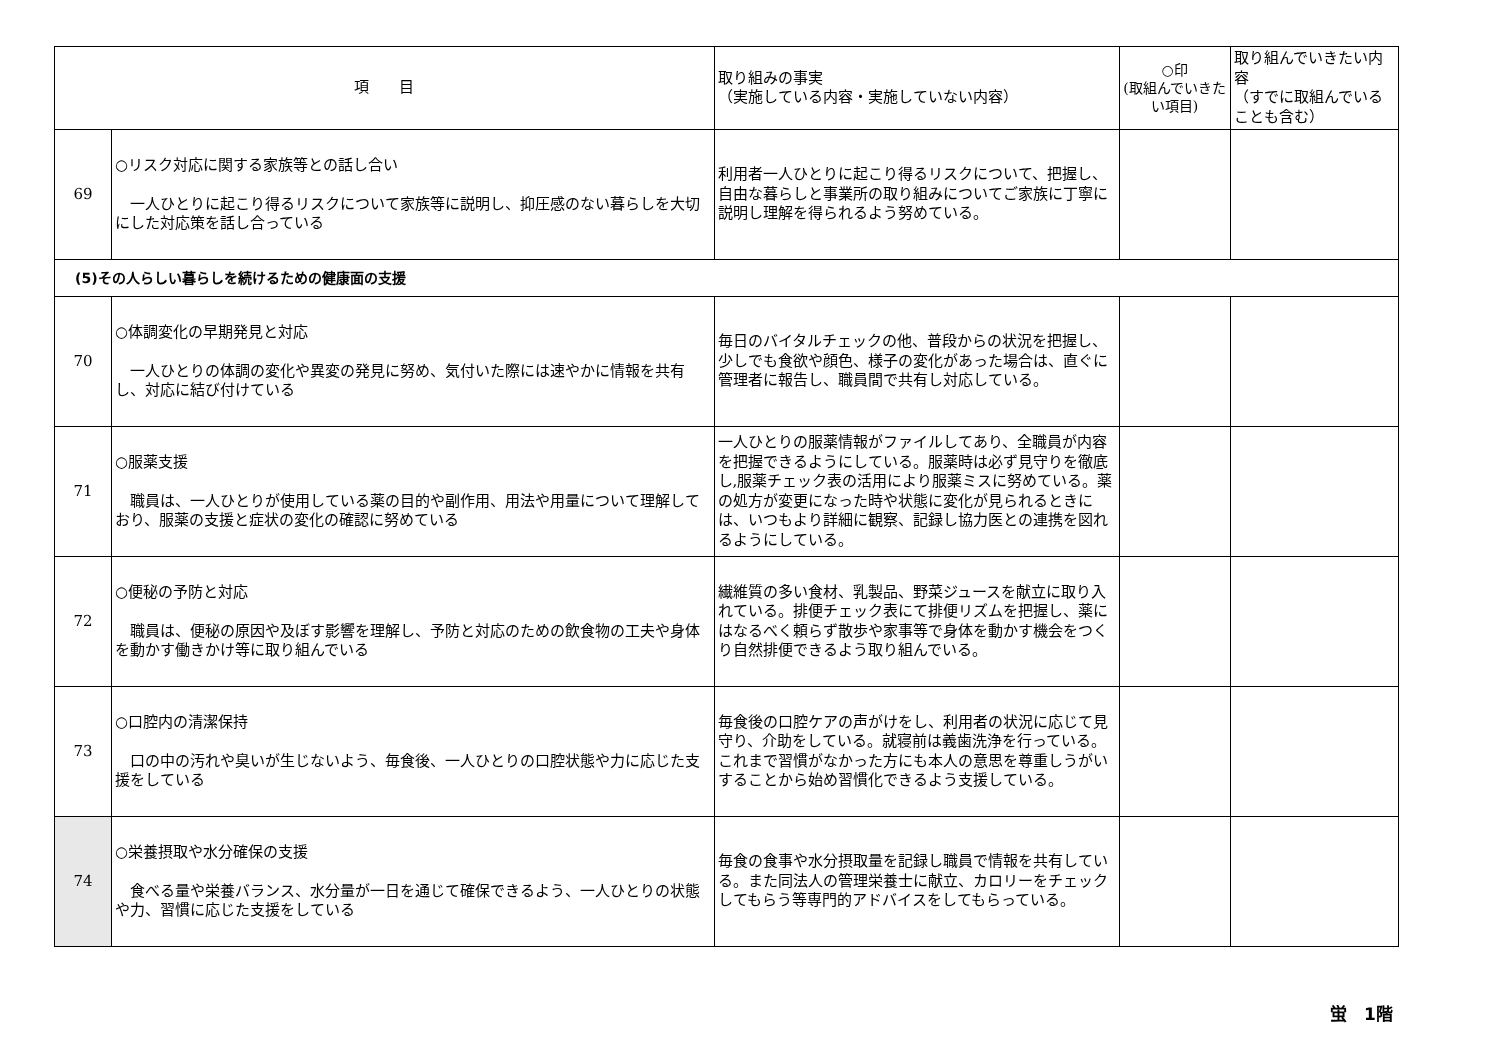| 項 目 | | 取り組みの事実 （実施している内容・実施していない内容） | ○印 (取組んでいきたい項目) | 取り組んでいきたい内容 （すでに取組んでいることも含む） |
| --- | --- | --- | --- | --- |
| 69 | ○リスク対応に関する家族等との話し合い 一人ひとりに起こり得るリスクについて家族等に説明し、抑圧感のない暮らしを大切にした対応策を話し合っている | 利用者一人ひとりに起こり得るリスクについて、把握し、自由な暮らしと事業所の取り組みについてご家族に丁寧に説明し理解を得られるよう努めている。 | | |
| (5)その人らしい暮らしを続けるための健康面の支援 | | | | |
| 70 | ○体調変化の早期発見と対応 一人ひとりの体調の変化や異変の発見に努め、気付いた際には速やかに情報を共有し、対応に結び付けている | 毎日のバイタルチェックの他、普段からの状況を把握し、少しでも食欲や顔色、様子の変化があった場合は、直ぐに管理者に報告し、職員間で共有し対応している。 | | |
| 71 | ○服薬支援 職員は、一人ひとりが使用している薬の目的や副作用、用法や用量について理解しており、服薬の支援と症状の変化の確認に努めている | 一人ひとりの服薬情報がファイルしてあり、全職員が内容を把握できるようにしている。服薬時は必ず見守りを徹底し,服薬チェック表の活用により服薬ミスに努めている。薬の処方が変更になった時や状態に変化が見られるときには、いつもより詳細に観察、記録し協力医との連携を図れるようにしている。 | | |
| 72 | ○便秘の予防と対応 職員は、便秘の原因や及ぼす影響を理解し、予防と対応のための飲食物の工夫や身体を動かす働きかけ等に取り組んでいる | 繊維質の多い食材、乳製品、野菜ジュースを献立に取り入れている。排便チェック表にて排便リズムを把握し、薬にはなるべく頼らず散歩や家事等で身体を動かす機会をつくり自然排便できるよう取り組んでいる。 | | |
| 73 | ○口腔内の清潔保持 口の中の汚れや臭いが生じないよう、毎食後、一人ひとりの口腔状態や力に応じた支援をしている | 毎食後の口腔ケアの声がけをし、利用者の状況に応じて見守り、介助をしている。就寝前は義歯洗浄を行っている。これまで習慣がなかった方にも本人の意思を尊重しうがいすることから始め習慣化できるよう支援している。 | | |
| 74 | ○栄養摂取や水分確保の支援 食べる量や栄養バランス、水分量が一日を通じて確保できるよう、一人ひとりの状態や力、習慣に応じた支援をしている | 毎食の食事や水分摂取量を記録し職員で情報を共有している。また同法人の管理栄養士に献立、カロリーをチェックしてもらう等専門的アドバイスをしてもらっている。 | | |
蛍　1階